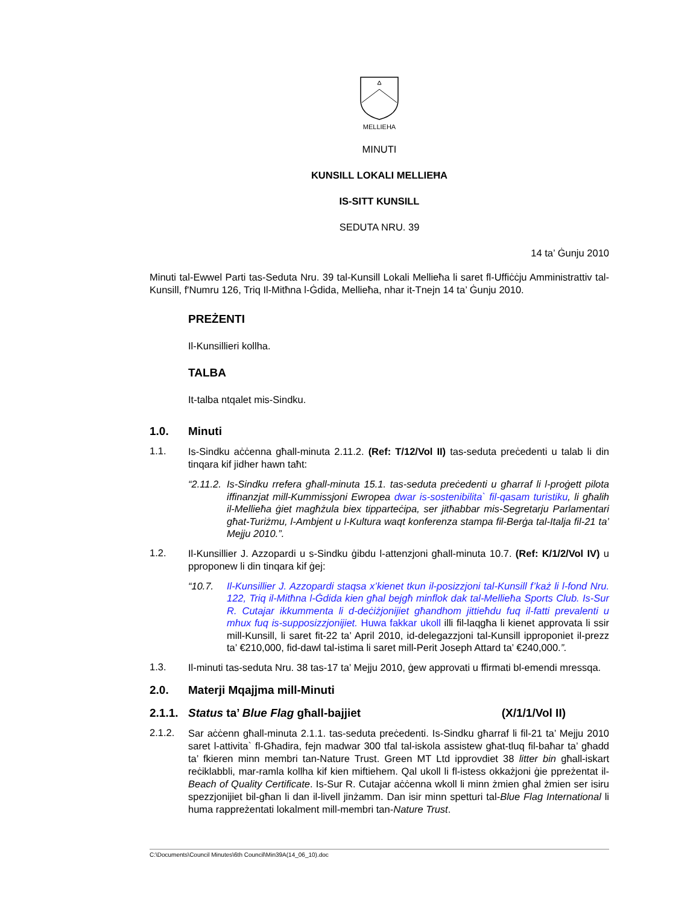MELLIEHA
MINUTI
KUNSILL LOKALI MELLIEĦA
IS-SITT KUNSILL
SEDUTA NRU. 39
14 ta’ Ġunju 2010
Minuti tal-Ewwel Parti tas-Seduta Nru. 39 tal-Kunsill Lokali Mellieħa li saret fl-Uffiċċju Amministrattiv tal-Kunsill, f'Numru 126, Triq Il-Mitħna l-Ġdida, Mellieħa, nhar it-Tnejn 14 ta’ Ġunju 2010.
PREŻENTI
Il-Kunsillieri kollha.
TALBA
It-talba ntqalet mis-Sindku.
1.0. Minuti
1.1.
Is-Sindku aċċenna għall-minuta 2.11.2. (Ref: T/12/Vol II) tas-seduta preċedenti u talab li din tinqara kif jidher hawn taħt:
“2.11.2.
Is-Sindku rrefera għall-minuta 15.1. tas-seduta preċedenti u għarraf li l-proġett pilota iffinanzjat mill-Kummissjoni Ewropea dwar is-sostenibilita` fil-qasam turistiku, li għalih il-Mellieħa ġiet magħżula biex tipparteċipa, ser jitħabbar mis-Segretarju Parlamentari għat-Turiżmu, l-Ambjent u l-Kultura waqt konferenza stampa fil-Berġa tal-Italja fil-21 ta’ Mejju 2010.”.
1.2.
Il-Kunsillier J. Azzopardi u s-Sindku ġibdu l-attenzjoni għall-minuta 10.7. (Ref: K/1/2/Vol IV) u pproponew li din tinqara kif ġej:
“10.7. Il-Kunsillier J. Azzopardi staqsa x’kienet tkun il-posizzjoni tal-Kunsill f’każ li l-fond Nru. 122, Triq il-Mitħna l-Ġdida kien għal bejgħ minflok dak tal-Mellieħa Sports Club. Is-Sur R. Cutajar ikkummenta li d-deċiżjonijiet għandhom jittieħdu fuq il-fatti prevalenti u mhux fuq is-supposizzjonijiet. Huwa fakkar ukoll illi fil-laqgħa li kienet approvata li ssir mill-Kunsill, li saret fit-22 ta’ April 2010, id-delegazzjoni tal-Kunsill ipproponiet il-prezz ta’ €210,000, fid-dawl tal-istima li saret mill-Perit Joseph Attard ta’ €240,000.”.
1.3.
Il-minuti tas-seduta Nru. 38 tas-17 ta’ Mejju 2010, ġew approvati u ffirmati bl-emendi mressqa.
2.0. Materji Mqajjma mill-Minuti
2.1.1.
Status ta’ Blue Flag għall-bajjiet
(X/1/1/Vol II)
2.1.2.
Sar aċċenn għall-minuta 2.1.1. tas-seduta preċedenti. Is-Sindku għarraf li fil-21 ta’ Mejju 2010 saret l-attivita` fl-Għadira, fejn madwar 300 tfal tal-iskola assistew għat-tluq fil-baħar ta’ għadd ta’ fkieren minn membri tan-Nature Trust. Green MT Ltd ipprovdiet 38 litter bin għall-iskart reċiklabbli, mar-ramla kollha kif kien miftiehem. Qal ukoll li fl-istess okkażjoni ġie ppreżentat il-Beach of Quality Certificate. Is-Sur R. Cutajar aċċenna wkoll li minn żmien għal żmien ser isiru spezzjonijiet bil-għan li dan il-livell jinżamm. Dan isir minn spetturi tal-Blue Flag International li huma rappreżentati lokalment mill-membri tan-Nature Trust.
C:\Documents\Council Minutes\6th Council\Min39A(14_06_10).doc